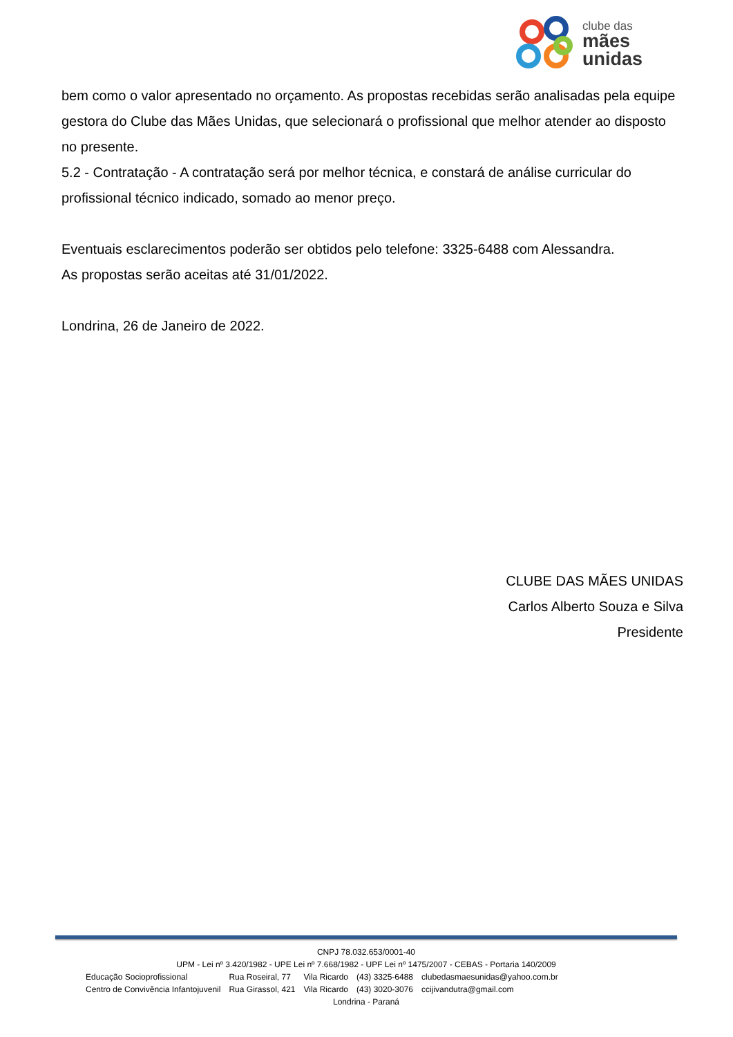clube das
mães
unidas
bem como o valor apresentado no orçamento. As propostas recebidas serão analisadas pela equipe gestora do Clube das Mães Unidas, que selecionará o profissional que melhor atender ao disposto no presente.
5.2 - Contratação - A contratação será por melhor técnica, e constará de análise curricular do profissional técnico indicado, somado ao menor preço.
Eventuais esclarecimentos poderão ser obtidos pelo telefone: 3325-6488 com Alessandra.
As propostas serão aceitas até 31/01/2022.
Londrina, 26 de Janeiro de 2022.
CLUBE DAS MÃES UNIDAS
Carlos Alberto Souza e Silva
Presidente
CNPJ 78.032.653/0001-40
UPM - Lei nº 3.420/1982 - UPE Lei nº 7.668/1982 - UPF Lei nº 1475/2007 - CEBAS - Portaria 140/2009
| Educação Socioprofissional | Rua Roseiral, 77 | Vila Ricardo | (43) 3325-6488 | clubedasmaesunidas@yahoo.com.br |
| Centro de Convivência Infantojuvenil | Rua Girassol, 421 | Vila Ricardo | (43) 3020-3076 | ccijivandutra@gmail.com |
Londrina - Paraná